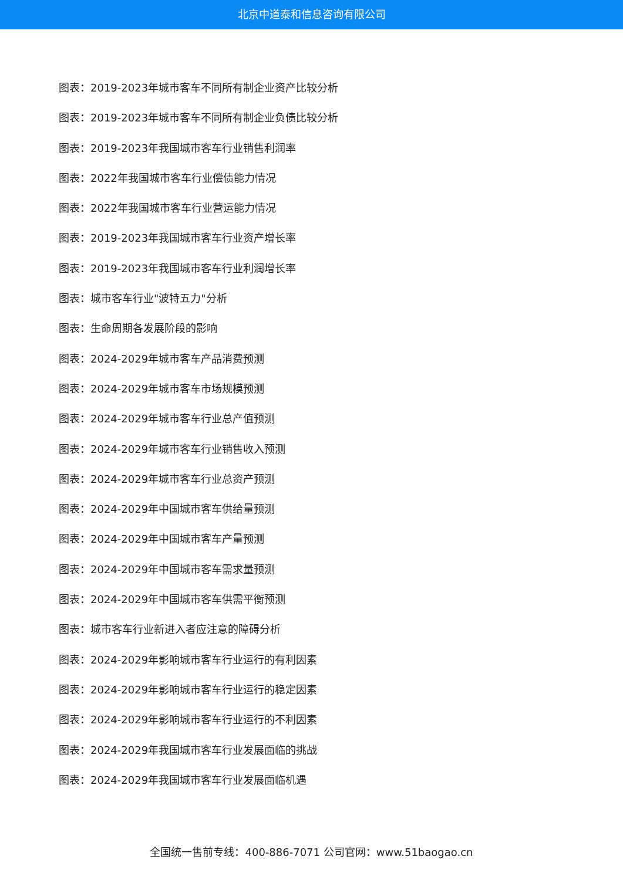北京中道泰和信息咨询有限公司
图表：2019-2023年城市客车不同所有制企业资产比较分析
图表：2019-2023年城市客车不同所有制企业负债比较分析
图表：2019-2023年我国城市客车行业销售利润率
图表：2022年我国城市客车行业偿债能力情况
图表：2022年我国城市客车行业营运能力情况
图表：2019-2023年我国城市客车行业资产增长率
图表：2019-2023年我国城市客车行业利润增长率
图表：城市客车行业"波特五力"分析
图表：生命周期各发展阶段的影响
图表：2024-2029年城市客车产品消费预测
图表：2024-2029年城市客车市场规模预测
图表：2024-2029年城市客车行业总产值预测
图表：2024-2029年城市客车行业销售收入预测
图表：2024-2029年城市客车行业总资产预测
图表：2024-2029年中国城市客车供给量预测
图表：2024-2029年中国城市客车产量预测
图表：2024-2029年中国城市客车需求量预测
图表：2024-2029年中国城市客车供需平衡预测
图表：城市客车行业新进入者应注意的障碍分析
图表：2024-2029年影响城市客车行业运行的有利因素
图表：2024-2029年影响城市客车行业运行的稳定因素
图表：2024-2029年影响城市客车行业运行的不利因素
图表：2024-2029年我国城市客车行业发展面临的挑战
图表：2024-2029年我国城市客车行业发展面临机遇
全国统一售前专线：400-886-7071 公司官网：www.51baogao.cn